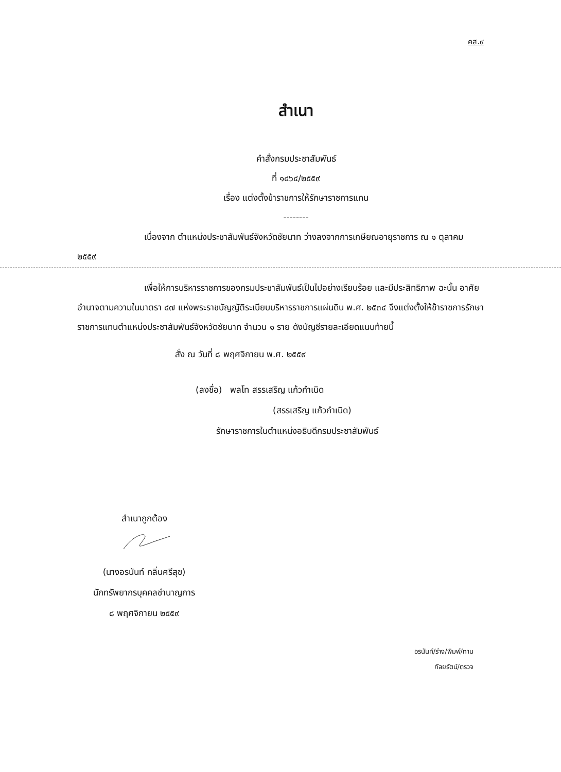คส.๙
สำเนา
คำสั่งกรมประชาสัมพันธ์
ที่ ๑๔๖๔/๒๕๕๙
เรื่อง แต่งตั้งข้าราชการให้รักษาราชการแทน
--------
เนื่องจาก ตำแหน่งประชาสัมพันธ์จังหวัดชัยนาท ว่างลงจากการเกษียณอายุราชการ ณ ๑ ตุลาคม ๒๕๕๙
เพื่อให้การบริหารราชการของกรมประชาสัมพันธ์เป็นไปอย่างเรียบร้อย และมีประสิทธิภาพ ฉะนั้น อาศัยอำนาจตามความในมาตรา ๔๗ แห่งพระราชบัญญัติระเบียบบริหารราชการแผ่นดิน พ.ศ. ๒๕๓๔ จึงแต่งตั้งให้ข้าราชการรักษาราชการแทนตำแหน่งประชาสัมพันธ์จังหวัดชัยนาท จำนวน ๑ ราย ดังบัญชีรายละเอียดแนบท้ายนี้
สั่ง ณ วันที่ ๘ พฤศจิกายน พ.ศ. ๒๕๕๙
(ลงชื่อ) พลโท สรรเสริญ แก้วกำเนิด
(สรรเสริญ แก้วกำเนิด)
รักษาราชการในตำแหน่งอธิบดีกรมประชาสัมพันธ์
สำเนาถูกต้อง
(นางอรนันท์ กลิ่นศรีสุข)
นักทรัพยากรบุคคลชำนาญการ
๘ พฤศจิกายน ๒๕๕๙
อรนันท์/ร่าง/พิมพ์/ทาน
กัลยรัตน์/ตรวจ